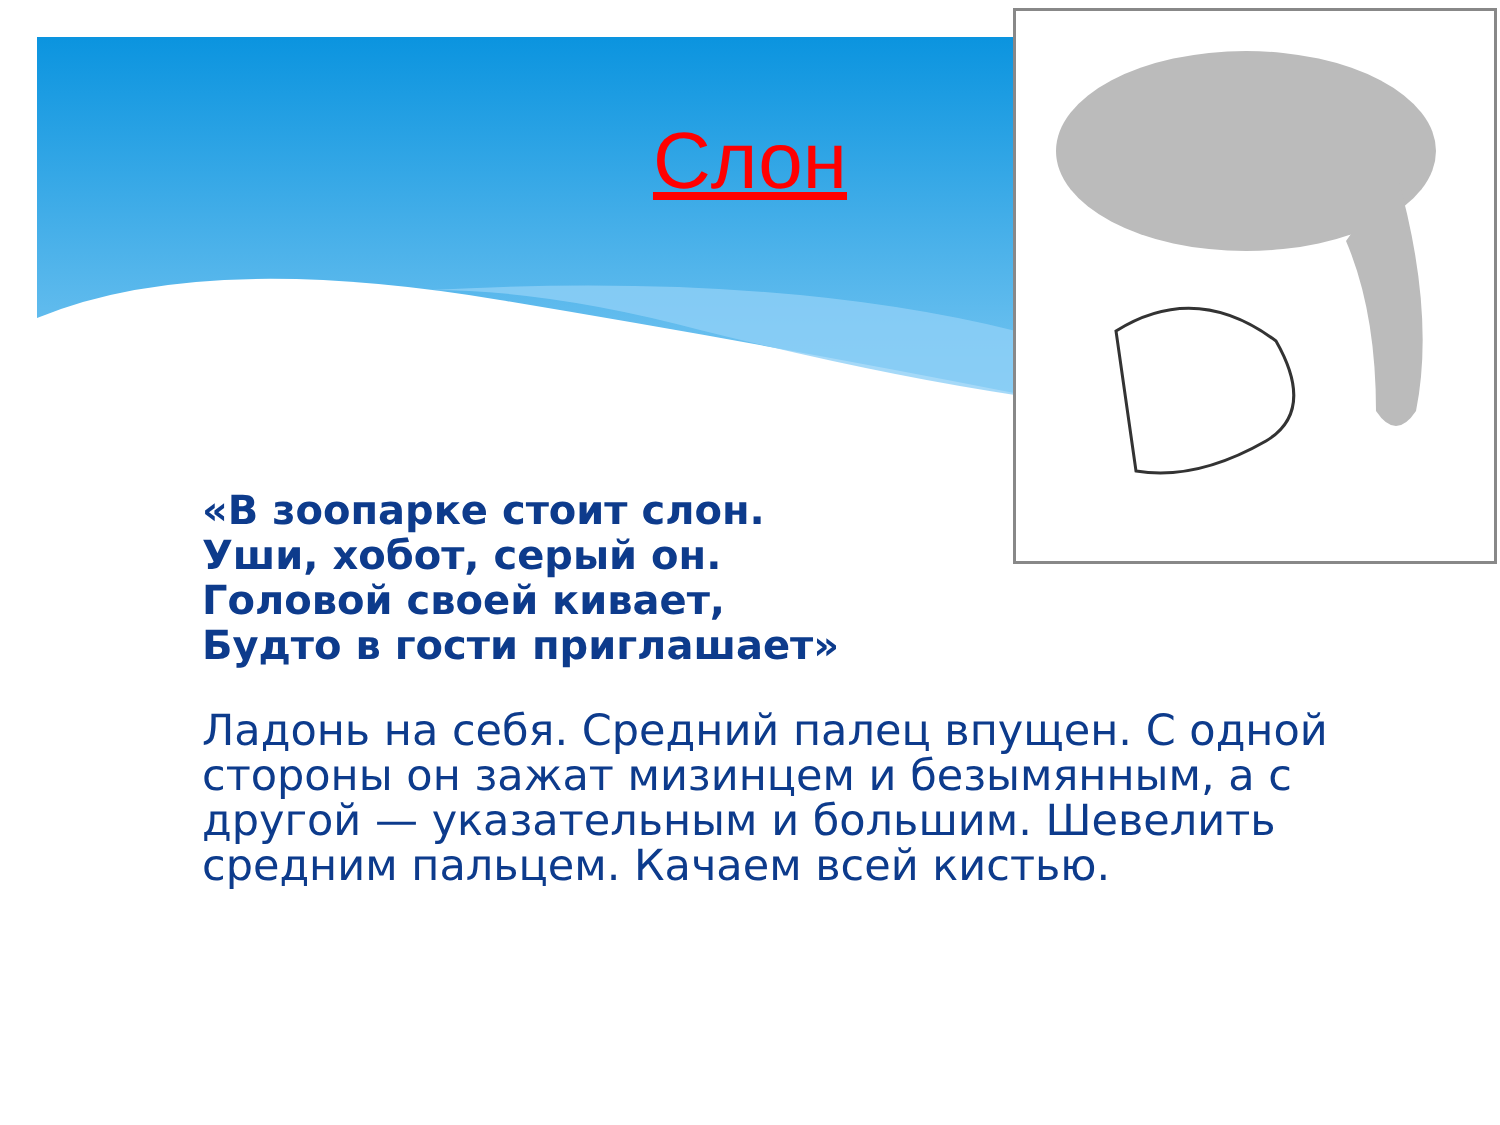Слон
«В зоопарке стоит слон.
Уши, хобот, серый он.
Головой своей кивает,
Будто в гости приглашает»
Ладонь на себя. Средний палец впущен. С одной стороны он зажат мизинцем и безымянным, а с другой — указательным и большим. Шевелить средним пальцем. Качаем всей кистью.